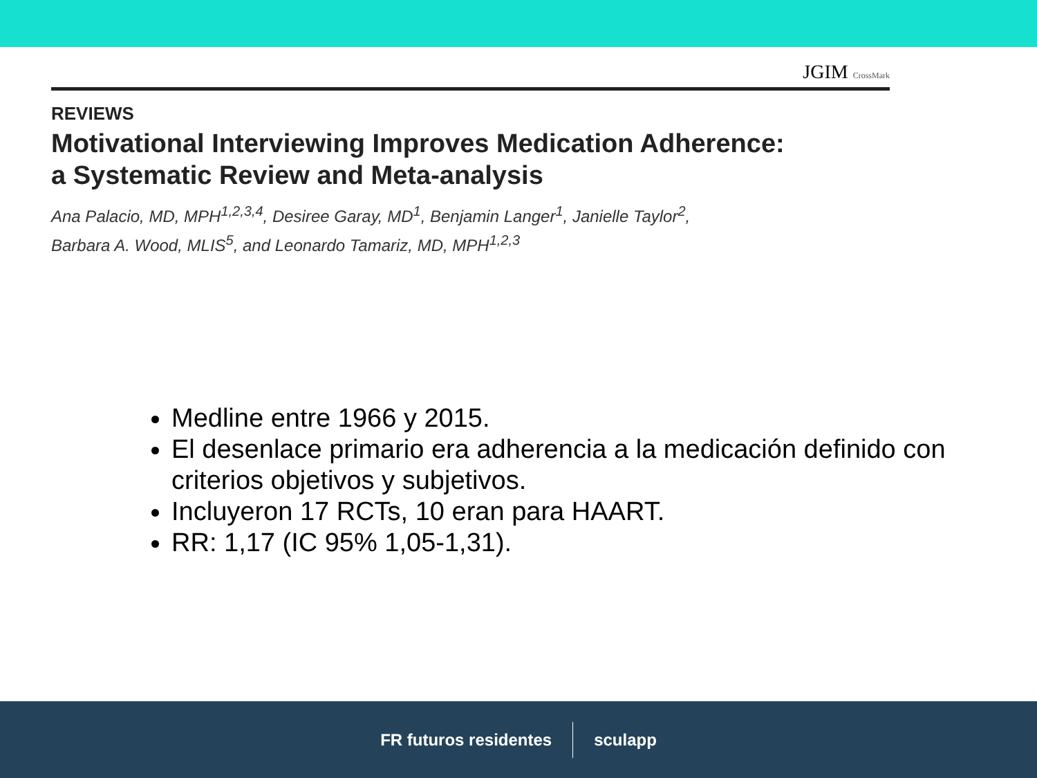JGIM CrossMark
REVIEWS
Motivational Interviewing Improves Medication Adherence:
a Systematic Review and Meta-analysis
Ana Palacio, MD, MPH<sup>1,2,3,4</sup>, Desiree Garay, MD<sup>1</sup>, Benjamin Langer<sup>1</sup>, Janielle Taylor<sup>2</sup>,
Barbara A. Wood, MLIS<sup>5</sup>, and Leonardo Tamariz, MD, MPH<sup>1,2,3</sup>
Medline entre 1966 y 2015.
El desenlace primario era adherencia a la medicación definido con criterios objetivos y subjetivos.
Incluyeron 17 RCTs, 10 eran para HAART.
RR: 1,17 (IC 95% 1,05-1,31).
FR futuros residentes sculapp